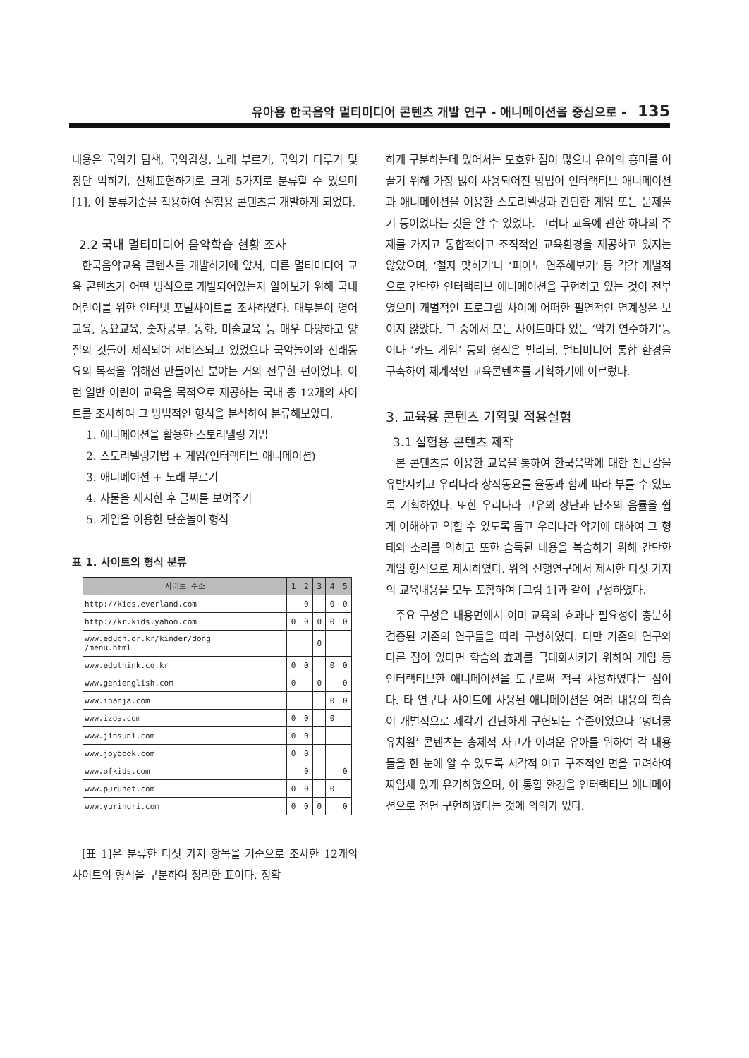유아용 한국음악 멀티미디어 콘텐츠 개발 연구 - 애니메이션을 중심으로 - 135
내용은 국악기 탐색, 국악감상, 노래 부르기, 국악기 다루기 및 장단 익히기, 신체표현하기로 크게 5가지로 분류할 수 있으며[1], 이 분류기준을 적용하여 실험용 콘텐츠를 개발하게 되었다.
2.2 국내 멀티미디어 음악학습 현황 조사
한국음악교육 콘텐츠를 개발하기에 앞서, 다른 멀티미디어 교육 콘텐츠가 어떤 방식으로 개발되어있는지 알아보기 위해 국내 어린이를 위한 인터넷 포털사이트를 조사하였다. 대부분이 영어교육, 동요교육, 숫자공부, 동화, 미술교육 등 매우 다양하고 양질의 것들이 제작되어 서비스되고 있었으나 국악놀이와 전래동요의 목적을 위해선 만들어진 분야는 거의 전무한 편이었다. 이런 일반 어린이 교육을 목적으로 제공하는 국내 총 12개의 사이트를 조사하여 그 방법적인 형식을 분석하여 분류해보았다.
1. 애니메이션을 활용한 스토리텔링 기법
2. 스토리텔링기법 + 게임(인터랙티브 애니메이션)
3. 애니메이션 + 노래 부르기
4. 사물을 제시한 후 글씨를 보여주기
5. 게임을 이용한 단순놀이 형식
표 1. 사이트의 형식 분류
| 사이트 주소 | 1 | 2 | 3 | 4 | 5 |
| --- | --- | --- | --- | --- | --- |
| http://kids.everland.com | | 0 | | 0 | 0 |
| http://kr.kids.yahoo.com | 0 | 0 | 0 | 0 | 0 |
| www.educn.or.kr/kinder/dong /menu.html | | | 0 | | |
| www.eduthink.co.kr | 0 | 0 | | 0 | 0 |
| www.genienglish.com | 0 | | 0 | | 0 |
| www.ihanja.com | | | | 0 | 0 |
| www.izoa.com | 0 | 0 | | 0 | |
| www.jinsuni.com | 0 | 0 | | | |
| www.joybook.com | 0 | 0 | | | |
| www.ofkids.com | | 0 | | | 0 |
| www.purunet.com | 0 | 0 | | 0 | |
| www.yurinuri.com | 0 | 0 | 0 | | 0 |
[표 1]은 분류한 다섯 가지 항목을 기준으로 조사한 12개의 사이트의 형식을 구분하여 정리한 표이다. 정확
하게 구분하는데 있어서는 모호한 점이 많으나 유아의 흥미를 이끌기 위해 가장 많이 사용되어진 방법이 인터랙티브 애니메이션과 애니메이션을 이용한 스토리텔링과 간단한 게임 또는 문제풀기 등이었다는 것을 알 수 있었다. 그러나 교육에 관한 하나의 주제를 가지고 통합적이고 조직적인 교육환경을 제공하고 있지는 않았으며, ‘철자 맞히기’나 ‘피아노 연주해보기’ 등 각각 개별적으로 간단한 인터랙티브 애니메이션을 구현하고 있는 것이 전부였으며 개별적인 프로그램 사이에 어떠한 필연적인 연계성은 보이지 않았다. 그 중에서 모든 사이트마다 있는 ‘악기 연주하기’등이나 ‘카드 게임’ 등의 형식은 빌리되, 멀티미디어 통합 환경을 구축하여 체계적인 교육콘텐츠를 기획하기에 이르렀다.
3. 교육용 콘텐츠 기획및 적용실험
3.1 실험용 콘텐츠 제작
본 콘텐츠를 이용한 교육을 통하여 한국음악에 대한 친근감을 유발시키고 우리나라 창작동요를 율동과 함께 따라 부를 수 있도록 기획하였다. 또한 우리나라 고유의 장단과 단소의 음률을 쉽게 이해하고 익힐 수 있도록 돕고 우리나라 악기에 대하여 그 형태와 소리를 익히고 또한 습득된 내용을 복습하기 위해 간단한 게임 형식으로 제시하였다. 위의 선행연구에서 제시한 다섯 가지의 교육내용을 모두 포함하여 [그림 1]과 같이 구성하였다.
주요 구성은 내용면에서 이미 교육의 효과나 필요성이 충분히 검증된 기존의 연구들을 따라 구성하였다. 다만 기존의 연구와 다른 점이 있다면 학습의 효과를 극대화시키기 위하여 게임 등 인터랙티브한 애니메이션을 도구로써 적극 사용하였다는 점이다. 타 연구나 사이트에 사용된 애니메이션은 여러 내용의 학습이 개별적으로 제각기 간단하게 구현되는 수준이었으나 ‘덩더쿵 유치원’ 콘텐츠는 총체적 사고가 어려운 유아를 위하여 각 내용들을 한 눈에 알 수 있도록 시각적 이고 구조적인 면을 고려하여 짜임새 있게 유기하였으며, 이 통합 환경을 인터랙티브 애니메이션으로 전면 구현하였다는 것에 의의가 있다.